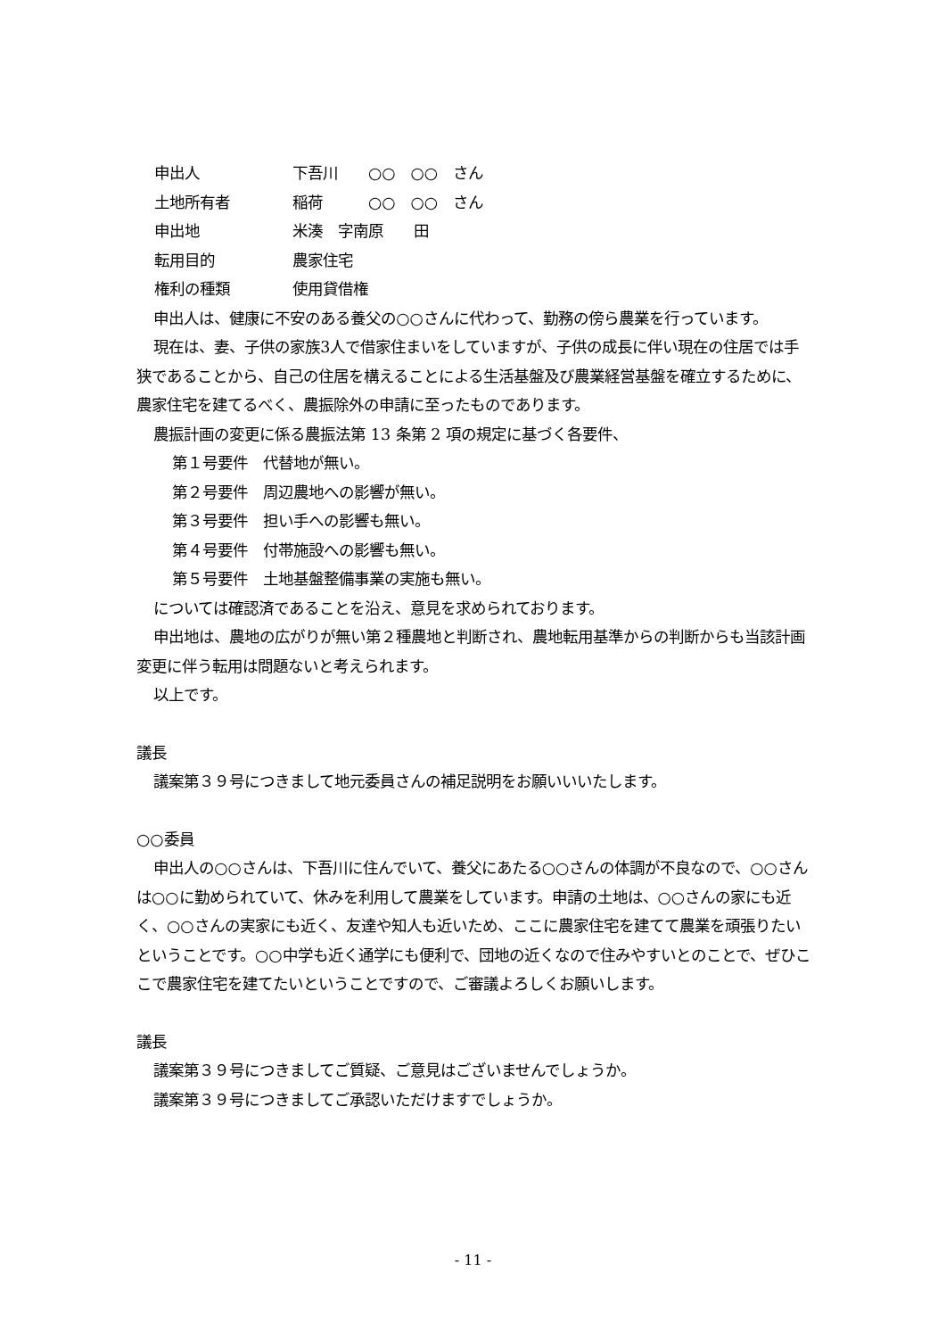申出人 下吾川　　○○　○○　さん
土地所有者 稲荷　　　○○　○○　さん
申出地 米湊　字南原　　田
転用目的 農家住宅
権利の種類 使用貸借権
申出人は、健康に不安のある養父の○○さんに代わって、勤務の傍ら農業を行っています。
現在は、妻、子供の家族3人で借家住まいをしていますが、子供の成長に伴い現在の住居では手狭であることから、自己の住居を構えることによる生活基盤及び農業経営基盤を確立するために、農家住宅を建てるべく、農振除外の申請に至ったものであります。
農振計画の変更に係る農振法第 13 条第 2 項の規定に基づく各要件、
第１号要件　代替地が無い。
第２号要件　周辺農地への影響が無い。
第３号要件　担い手への影響も無い。
第４号要件　付帯施設への影響も無い。
第５号要件　土地基盤整備事業の実施も無い。
については確認済であることを沿え、意見を求められております。
申出地は、農地の広がりが無い第２種農地と判断され、農地転用基準からの判断からも当該計画変更に伴う転用は問題ないと考えられます。
以上です。
議長
議案第３９号につきまして地元委員さんの補足説明をお願いいいたします。
○○委員
申出人の○○さんは、下吾川に住んでいて、養父にあたる○○さんの体調が不良なので、○○さんは○○に勤められていて、休みを利用して農業をしています。申請の土地は、○○さんの家にも近く、○○さんの実家にも近く、友達や知人も近いため、ここに農家住宅を建てて農業を頑張りたいということです。○○中学も近く通学にも便利で、団地の近くなので住みやすいとのことで、ぜひここで農家住宅を建てたいということですので、ご審議よろしくお願いします。
議長
議案第３９号につきましてご質疑、ご意見はございませんでしょうか。
議案第３９号につきましてご承認いただけますでしょうか。
- 11 -